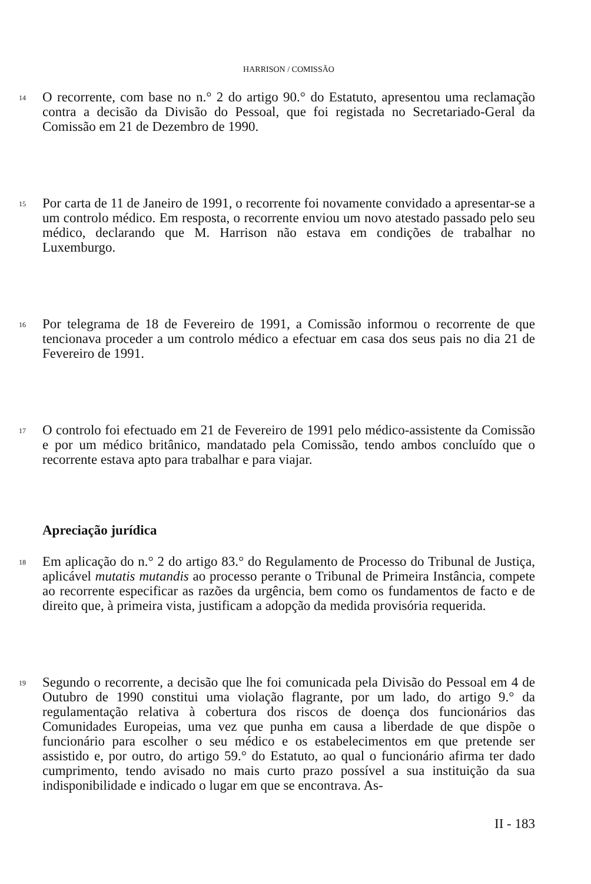HARRISON / COMISSÃO
14
O recorrente, com base no n.° 2 do artigo 90.° do Estatuto, apresentou uma reclamação contra a decisão da Divisão do Pessoal, que foi registada no Secretariado-Geral da Comissão em 21 de Dezembro de 1990.
15
Por carta de 11 de Janeiro de 1991, o recorrente foi novamente convidado a apresentar-se a um controlo médico. Em resposta, o recorrente enviou um novo atestado passado pelo seu médico, declarando que M. Harrison não estava em condições de trabalhar no Luxemburgo.
16
Por telegrama de 18 de Fevereiro de 1991, a Comissão informou o recorrente de que tencionava proceder a um controlo médico a efectuar em casa dos seus pais no dia 21 de Fevereiro de 1991.
17
O controlo foi efectuado em 21 de Fevereiro de 1991 pelo médico-assistente da Comissão e por um médico britânico, mandatado pela Comissão, tendo ambos concluído que o recorrente estava apto para trabalhar e para viajar.
Apreciação jurídica
18
Em aplicação do n.° 2 do artigo 83.° do Regulamento de Processo do Tribunal de Justiça, aplicável mutatis mutandis ao processo perante o Tribunal de Primeira Instância, compete ao recorrente especificar as razões da urgência, bem como os fundamentos de facto e de direito que, à primeira vista, justificam a adopção da medida provisória requerida.
19
Segundo o recorrente, a decisão que lhe foi comunicada pela Divisão do Pessoal em 4 de Outubro de 1990 constitui uma violação flagrante, por um lado, do artigo 9.° da regulamentação relativa à cobertura dos riscos de doença dos funcionários das Comunidades Europeias, uma vez que punha em causa a liberdade de que dispõe o funcionário para escolher o seu médico e os estabelecimentos em que pretende ser assistido e, por outro, do artigo 59.° do Estatuto, ao qual o funcionário afirma ter dado cumprimento, tendo avisado no mais curto prazo possível a sua instituição da sua indisponibilidade e indicado o lugar em que se encontrava. As-
II - 183